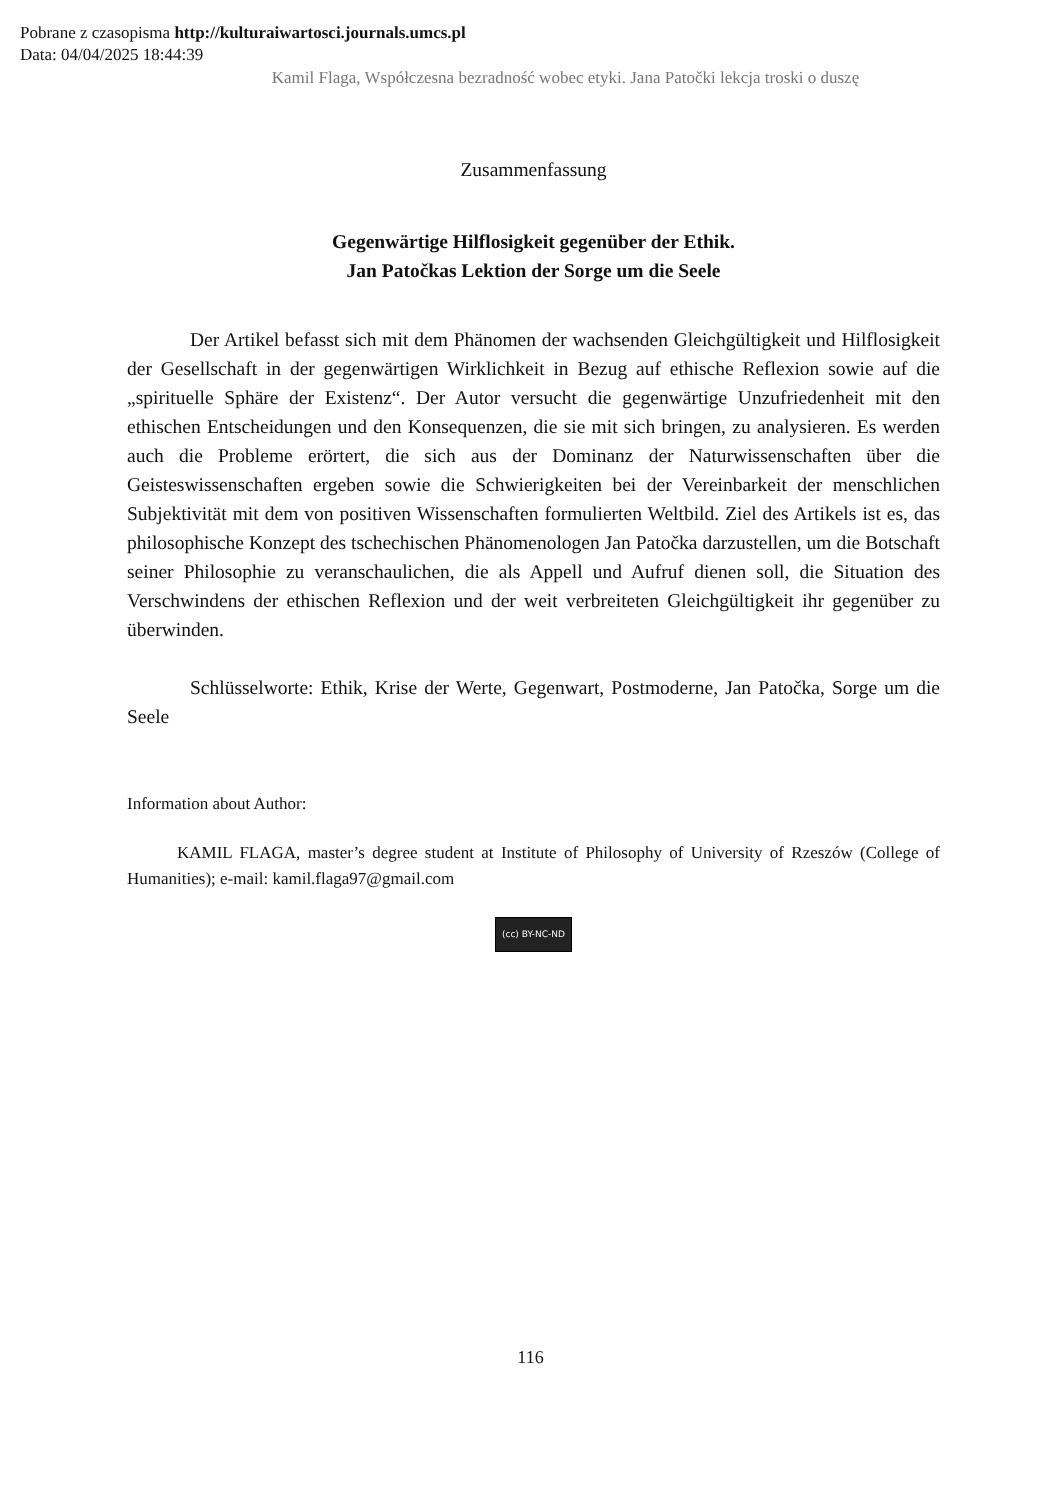Pobrane z czasopisma http://kulturaiwartosci.journals.umcs.pl
Data: 04/04/2025 18:44:39
Kamil Flaga, Współczesna bezradność wobec etyki. Jana Patočki lekcja troski o duszę
Zusammenfassung
Gegenwärtige Hilflosigkeit gegenüber der Ethik.
Jan Patočkas Lektion der Sorge um die Seele
Der Artikel befasst sich mit dem Phänomen der wachsenden Gleichgültigkeit und Hilflosigkeit der Gesellschaft in der gegenwärtigen Wirklichkeit in Bezug auf ethische Reflexion sowie auf die „spirituelle Sphäre der Existenz“. Der Autor versucht die gegenwärtige Unzufriedenheit mit den ethischen Entscheidungen und den Konsequenzen, die sie mit sich bringen, zu analysieren. Es werden auch die Probleme erörtert, die sich aus der Dominanz der Naturwissenschaften über die Geisteswissenschaften ergeben sowie die Schwierigkeiten bei der Vereinbarkeit der menschlichen Subjektivität mit dem von positiven Wissenschaften formulierten Weltbild. Ziel des Artikels ist es, das philosophische Konzept des tschechischen Phänomenologen Jan Patočka darzustellen, um die Botschaft seiner Philosophie zu veranschaulichen, die als Appell und Aufruf dienen soll, die Situation des Verschwindens der ethischen Reflexion und der weit verbreiteten Gleichgültigkeit ihr gegenüber zu überwinden.
Schlüsselworte: Ethik, Krise der Werte, Gegenwart, Postmoderne, Jan Patočka, Sorge um die Seele
Information about Author:
KAMIL FLAGA, master’s degree student at Institute of Philosophy of University of Rzeszów (College of Humanities); e-mail: kamil.flaga97@gmail.com
(cc) BY-NC-ND
116